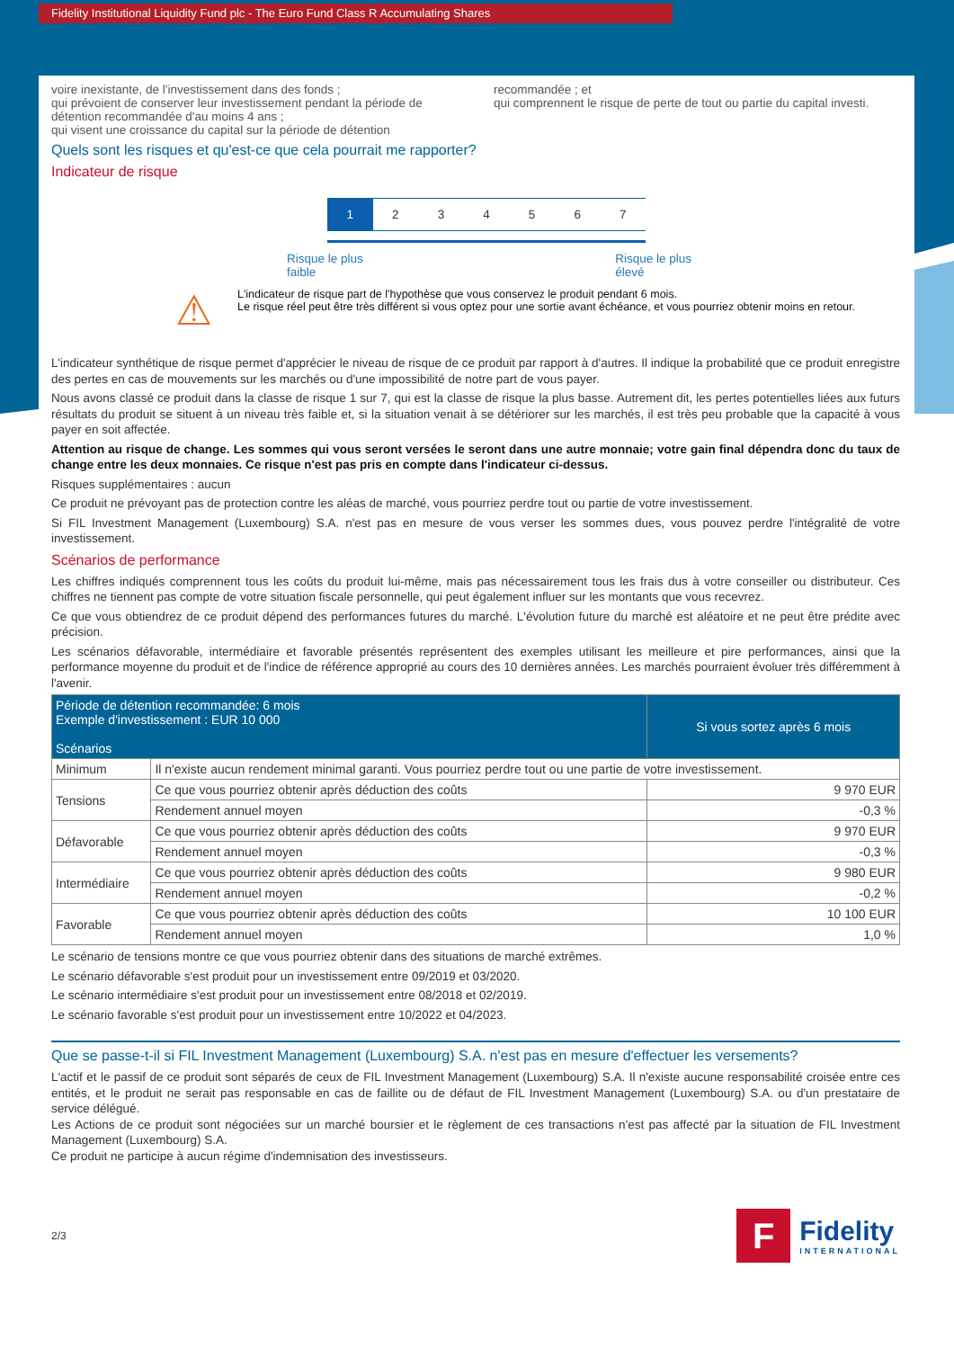Fidelity Institutional Liquidity Fund plc - The Euro Fund Class R Accumulating Shares
voire inexistante, de l'investissement dans des fonds ;
qui prévoient de conserver leur investissement pendant la période de détention recommandée d'au moins 4 ans ;
qui visent une croissance du capital sur la période de détention
recommandée ; et
qui comprennent le risque de perte de tout ou partie du capital investi.
Quels sont les risques et qu'est-ce que cela pourrait me rapporter?
Indicateur de risque
1234567
Risque le plus
faible
Risque le plus
élevé
⚠
L'indicateur de risque part de l'hypothèse que vous conservez le produit pendant 6 mois.
Le risque réel peut être très différent si vous optez pour une sortie avant échéance, et vous pourriez obtenir moins en retour.
L'indicateur synthétique de risque permet d'apprécier le niveau de risque de ce produit par rapport à d'autres. Il indique la probabilité que ce produit enregistre des pertes en cas de mouvements sur les marchés ou d'une impossibilité de notre part de vous payer.
Nous avons classé ce produit dans la classe de risque 1 sur 7, qui est la classe de risque la plus basse. Autrement dit, les pertes potentielles liées aux futurs résultats du produit se situent à un niveau très faible et, si la situation venait à se détériorer sur les marchés, il est très peu probable que la capacité à vous payer en soit affectée.
Attention au risque de change. Les sommes qui vous seront versées le seront dans une autre monnaie; votre gain final dépendra donc du taux de change entre les deux monnaies. Ce risque n'est pas pris en compte dans l'indicateur ci-dessus.
Risques supplémentaires : aucun
Ce produit ne prévoyant pas de protection contre les aléas de marché, vous pourriez perdre tout ou partie de votre investissement.
Si FIL Investment Management (Luxembourg) S.A. n'est pas en mesure de vous verser les sommes dues, vous pouvez perdre l'intégralité de votre investissement.
Scénarios de performance
Les chiffres indiqués comprennent tous les coûts du produit lui-même, mais pas nécessairement tous les frais dus à votre conseiller ou distributeur. Ces chiffres ne tiennent pas compte de votre situation fiscale personnelle, qui peut également influer sur les montants que vous recevrez.
Ce que vous obtiendrez de ce produit dépend des performances futures du marché. L'évolution future du marché est aléatoire et ne peut être prédite avec précision.
Les scénarios défavorable, intermédiaire et favorable présentés représentent des exemples utilisant les meilleure et pire performances, ainsi que la performance moyenne du produit et de l'indice de référence approprié au cours des 10 dernières années. Les marchés pourraient évoluer très différemment à l'avenir.
| Période de détention recommandée: 6 mois Exemple d'investissement : EUR 10 000 Scénarios | | Si vous sortez après 6 mois |
| --- | --- | --- |
| Minimum | Il n'existe aucun rendement minimal garanti. Vous pourriez perdre tout ou une partie de votre investissement. | |
| Tensions | Ce que vous pourriez obtenir après déduction des coûts | 9 970 EUR |
| | Rendement annuel moyen | -0,3 % |
| Défavorable | Ce que vous pourriez obtenir après déduction des coûts | 9 970 EUR |
| | Rendement annuel moyen | -0,3 % |
| Intermédiaire | Ce que vous pourriez obtenir après déduction des coûts | 9 980 EUR |
| | Rendement annuel moyen | -0,2 % |
| Favorable | Ce que vous pourriez obtenir après déduction des coûts | 10 100 EUR |
| | Rendement annuel moyen | 1,0 % |
Le scénario de tensions montre ce que vous pourriez obtenir dans des situations de marché extrêmes.
Le scénario défavorable s'est produit pour un investissement entre 09/2019 et 03/2020.
Le scénario intermédiaire s'est produit pour un investissement entre 08/2018 et 02/2019.
Le scénario favorable s'est produit pour un investissement entre 10/2022 et 04/2023.
Que se passe-t-il si FIL Investment Management (Luxembourg) S.A. n'est pas en mesure d'effectuer les versements?
L'actif et le passif de ce produit sont séparés de ceux de FIL Investment Management (Luxembourg) S.A. Il n'existe aucune responsabilité croisée entre ces entités, et le produit ne serait pas responsable en cas de faillite ou de défaut de FIL Investment Management (Luxembourg) S.A. ou d'un prestataire de service délégué.
Les Actions de ce produit sont négociées sur un marché boursier et le règlement de ces transactions n'est pas affecté par la situation de FIL Investment Management (Luxembourg) S.A.
Ce produit ne participe à aucun régime d'indemnisation des investisseurs.
2/3
F
Fidelity
INTERNATIONAL